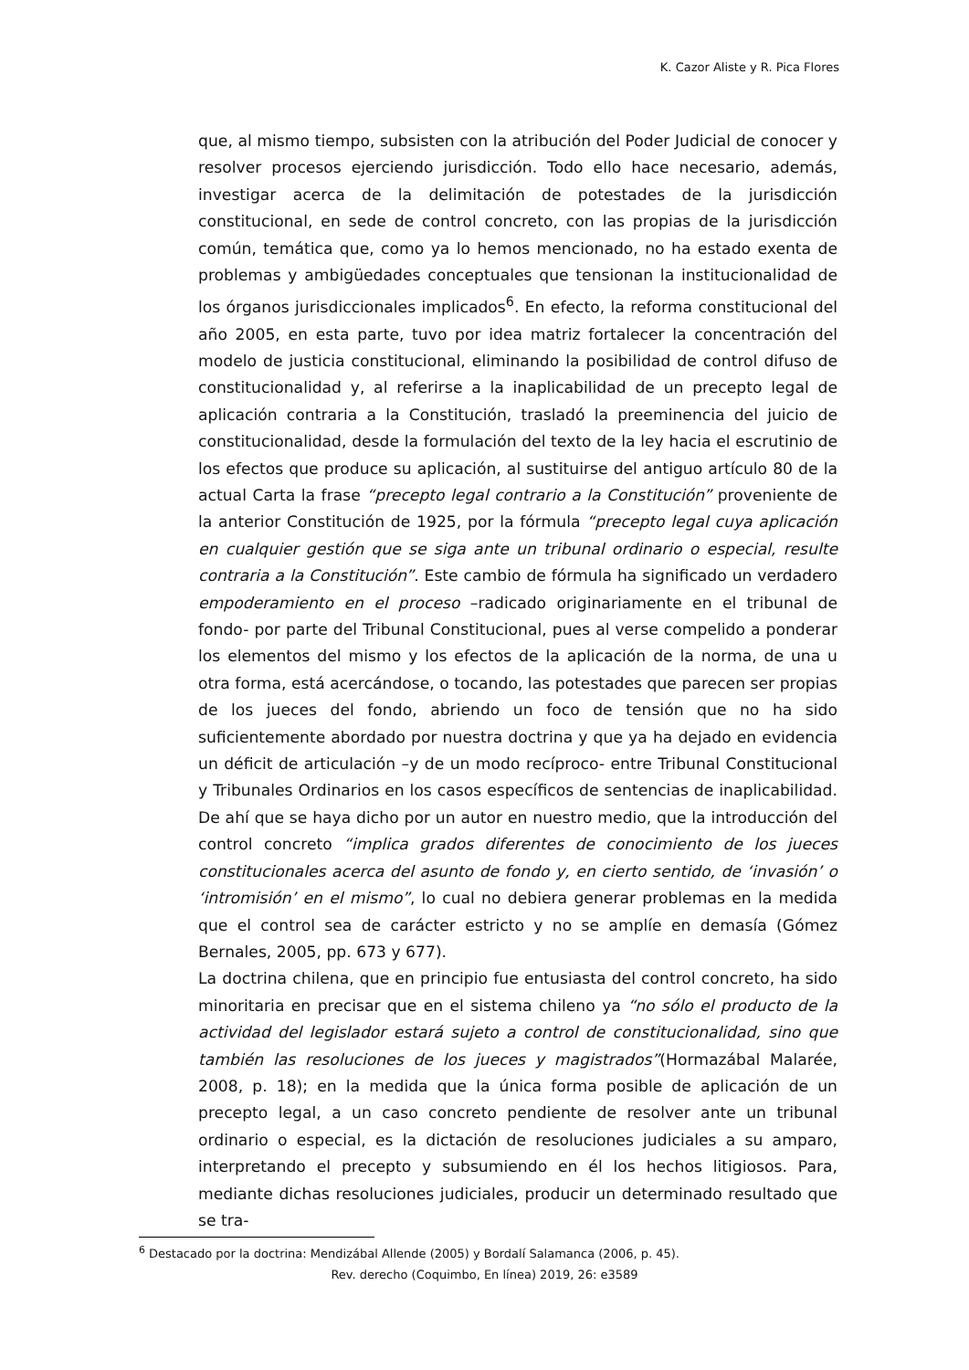K. Cazor Aliste y R. Pica Flores
que, al mismo tiempo, subsisten con la atribución del Poder Judicial de conocer y resolver procesos ejerciendo jurisdicción. Todo ello hace necesario, además, investigar acerca de la delimitación de potestades de la jurisdicción constitucional, en sede de control concreto, con las propias de la jurisdicción común, temática que, como ya lo hemos mencionado, no ha estado exenta de problemas y ambigüedades conceptuales que tensionan la institucionalidad de los órganos jurisdiccionales implicados<sup>6</sup>. En efecto, la reforma constitucional del año 2005, en esta parte, tuvo por idea matriz fortalecer la concentración del modelo de justicia constitucional, eliminando la posibilidad de control difuso de constitucionalidad y, al referirse a la inaplicabilidad de un precepto legal de aplicación contraria a la Constitución, trasladó la preeminencia del juicio de constitucionalidad, desde la formulación del texto de la ley hacia el escrutinio de los efectos que produce su aplicación, al sustituirse del antiguo artículo 80 de la actual Carta la frase “precepto legal contrario a la Constitución” proveniente de la anterior Constitución de 1925, por la fórmula “precepto legal cuya aplicación en cualquier gestión que se siga ante un tribunal ordinario o especial, resulte contraria a la Constitución”. Este cambio de fórmula ha significado un verdadero empoderamiento en el proceso –radicado originariamente en el tribunal de fondo- por parte del Tribunal Constitucional, pues al verse compelido a ponderar los elementos del mismo y los efectos de la aplicación de la norma, de una u otra forma, está acercándose, o tocando, las potestades que parecen ser propias de los jueces del fondo, abriendo un foco de tensión que no ha sido suficientemente abordado por nuestra doctrina y que ya ha dejado en evidencia un déficit de articulación –y de un modo recíproco- entre Tribunal Constitucional y Tribunales Ordinarios en los casos específicos de sentencias de inaplicabilidad. De ahí que se haya dicho por un autor en nuestro medio, que la introducción del control concreto “implica grados diferentes de conocimiento de los jueces constitucionales acerca del asunto de fondo y, en cierto sentido, de ‘invasión’ o ‘intromisión’ en el mismo”, lo cual no debiera generar problemas en la medida que el control sea de carácter estricto y no se amplíe en demasía (Gómez Bernales, 2005, pp. 673 y 677).
La doctrina chilena, que en principio fue entusiasta del control concreto, ha sido minoritaria en precisar que en el sistema chileno ya “no sólo el producto de la actividad del legislador estará sujeto a control de constitucionalidad, sino que también las resoluciones de los jueces y magistrados”(Hormazábal Malarée, 2008, p. 18); en la medida que la única forma posible de aplicación de un precepto legal, a un caso concreto pendiente de resolver ante un tribunal ordinario o especial, es la dictación de resoluciones judiciales a su amparo, interpretando el precepto y subsumiendo en él los hechos litigiosos. Para, mediante dichas resoluciones judiciales, producir un determinado resultado que se tra-
<sup>6</sup> Destacado por la doctrina: Mendizábal Allende (2005) y Bordalí Salamanca (2006, p. 45).
Rev. derecho (Coquimbo, En línea) 2019, 26: e3589